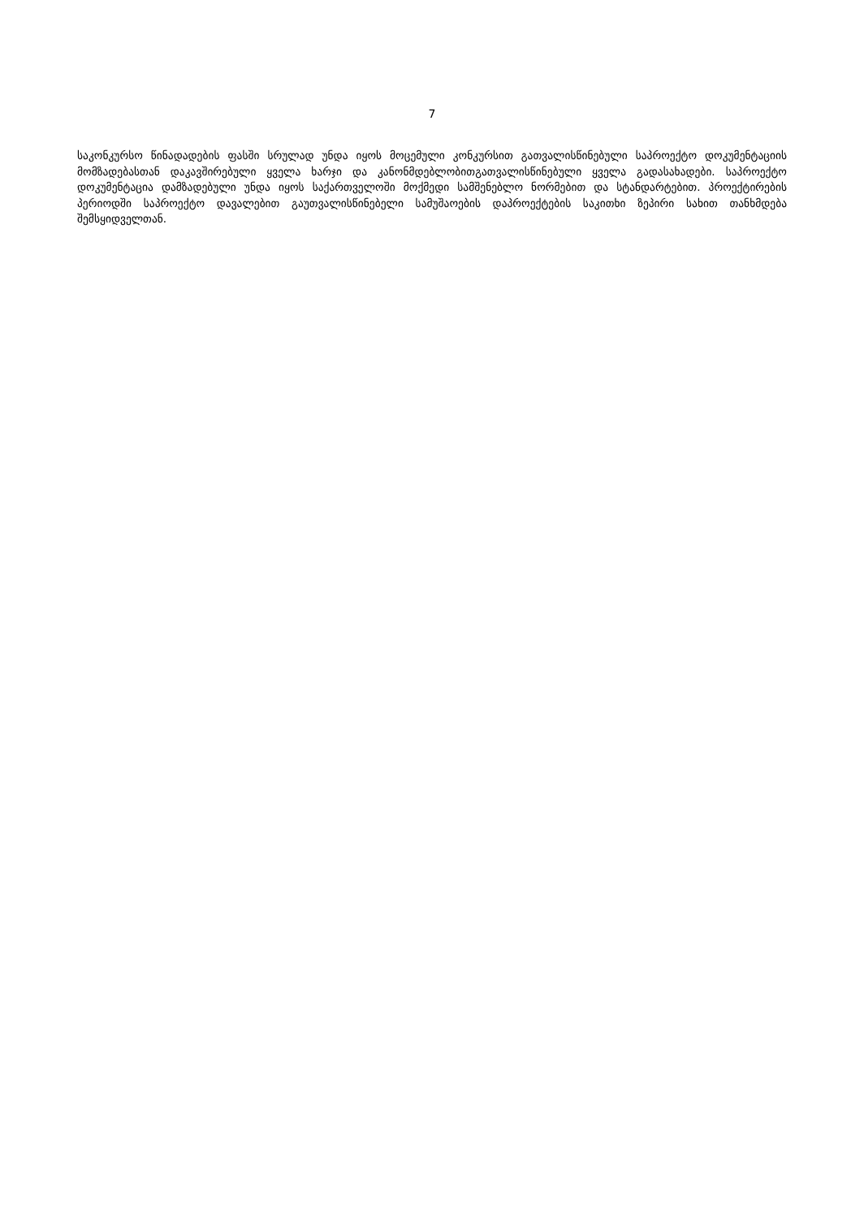7
საკონკურსო წინადადების ფასში სრულად უნდა იყოს მოცემული კონკურსით გათვალისწინებული საპროექტო დოკუმენტაციის მომზადებასთან დაკავშირებული ყველა ხარჯი და კანონმდებლობითგათვალისწინებული ყველა გადასახადები. საპროექტო დოკუმენტაცია დამზადებული უნდა იყოს საქართველოში მოქმედი სამშენებლო ნორმებით და სტანდარტებით. პროექტირების პერიოდში საპროექტო დავალებით გაუთვალისწინებელი სამუშაოების დაპროექტების საკითხი ზეპირი სახით თანხმდება შემსყიდველთან.